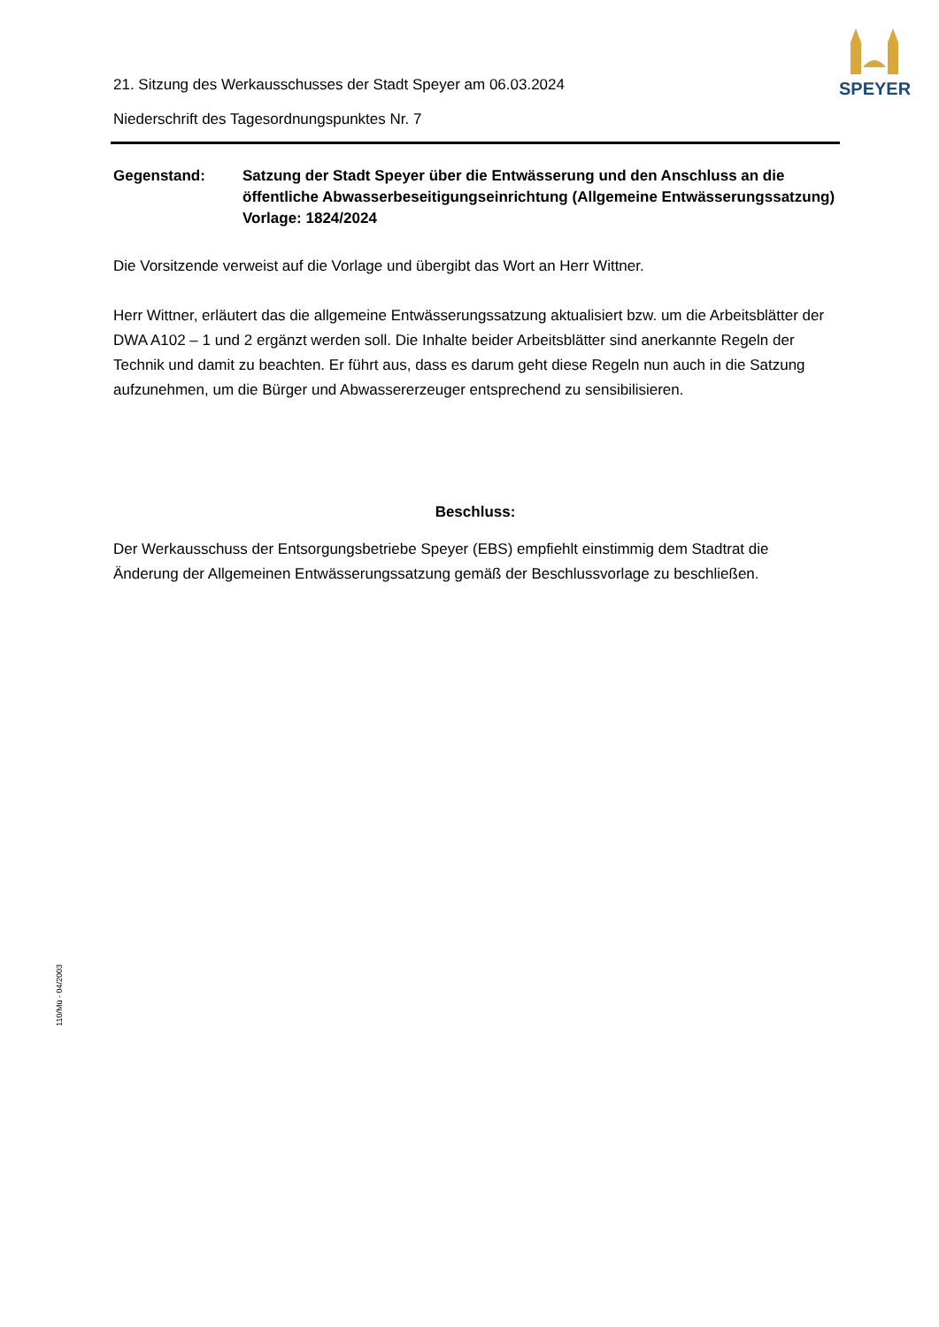SPEYER
21. Sitzung des Werkausschusses der Stadt Speyer am 06.03.2024
Niederschrift des Tagesordnungspunktes Nr. 7
Gegenstand: Satzung der Stadt Speyer über die Entwässerung und den Anschluss an die öffentliche Abwasserbeseitigungseinrichtung (Allgemeine Entwässerungssatzung)
Vorlage: 1824/2024
Die Vorsitzende verweist auf die Vorlage und übergibt das Wort an Herr Wittner.
Herr Wittner, erläutert das die allgemeine Entwässerungssatzung aktualisiert bzw. um die Arbeitsblätter der DWA A102 – 1 und 2 ergänzt werden soll. Die Inhalte beider Arbeitsblätter sind anerkannte Regeln der Technik und damit zu beachten. Er führt aus, dass es darum geht diese Regeln nun auch in die Satzung aufzunehmen, um die Bürger und Abwassererzeuger entsprechend zu sensibilisieren.
Beschluss:
Der Werkausschuss der Entsorgungsbetriebe Speyer (EBS) empfiehlt einstimmig dem Stadtrat die Änderung der Allgemeinen Entwässerungssatzung gemäß der Beschlussvorlage zu beschließen.
110/Mü - 04/2003